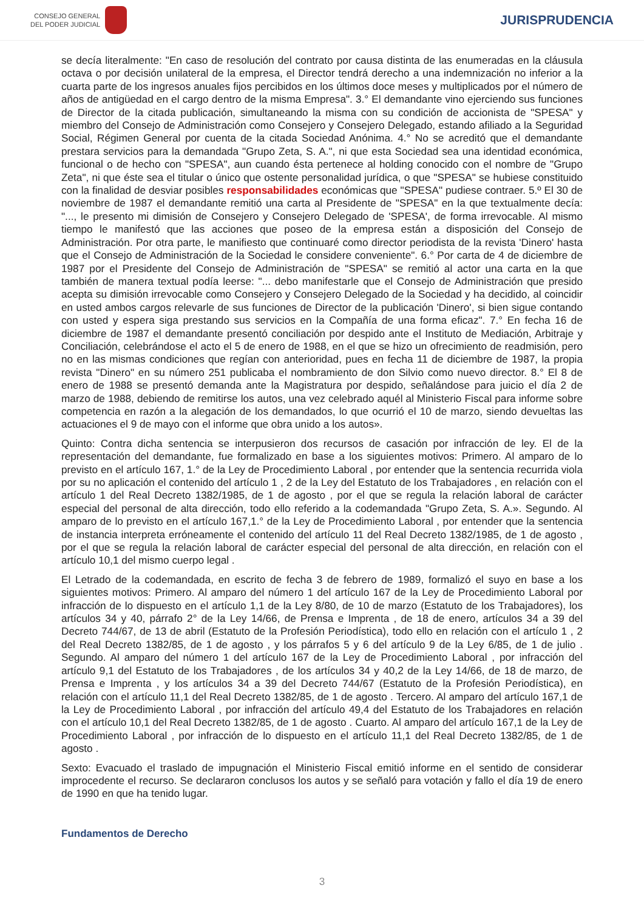CONSEJO GENERAL
DEL PODER JUDICIAL
JURISPRUDENCIA
se decía literalmente: "En caso de resolución del contrato por causa distinta de las enumeradas en la cláusula octava o por decisión unilateral de la empresa, el Director tendrá derecho a una indemnización no inferior a la cuarta parte de los ingresos anuales fijos percibidos en los últimos doce meses y multiplicados por el número de años de antigüedad en el cargo dentro de la misma Empresa". 3.° El demandante vino ejerciendo sus funciones de Director de la citada publicación, simultaneando la misma con su condición de accionista de "SPESA" y miembro del Consejo de Administración como Consejero y Consejero Delegado, estando afiliado a la Seguridad Social, Régimen General por cuenta de la citada Sociedad Anónima. 4.° No se acreditó que el demandante prestara servicios para la demandada "Grupo Zeta, S. A.", ni que esta Sociedad sea una identidad económica, funcional o de hecho con "SPESA", aun cuando ésta pertenece al holding conocido con el nombre de "Grupo Zeta", ni que éste sea el titular o único que ostente personalidad jurídica, o que "SPESA" se hubiese constituido con la finalidad de desviar posibles responsabilidades económicas que "SPESA" pudiese contraer. 5.º El 30 de noviembre de 1987 el demandante remitió una carta al Presidente de "SPESA" en la que textualmente decía: "..., le presento mi dimisión de Consejero y Consejero Delegado de 'SPESA', de forma irrevocable. Al mismo tiempo le manifestó que las acciones que poseo de la empresa están a disposición del Consejo de Administración. Por otra parte, le manifiesto que continuaré como director periodista de la revista 'Dinero' hasta que el Consejo de Administración de la Sociedad le considere conveniente". 6.° Por carta de 4 de diciembre de 1987 por el Presidente del Consejo de Administración de "SPESA" se remitió al actor una carta en la que también de manera textual podía leerse: "... debo manifestarle que el Consejo de Administración que presido acepta su dimisión irrevocable como Consejero y Consejero Delegado de la Sociedad y ha decidido, al coincidir en usted ambos cargos relevarle de sus funciones de Director de la publicación 'Dinero', si bien sigue contando con usted y espera siga prestando sus servicios en la Compañía de una forma eficaz". 7.° En fecha 16 de diciembre de 1987 el demandante presentó conciliación por despido ante el Instituto de Mediación, Arbitraje y Conciliación, celebrándose el acto el 5 de enero de 1988, en el que se hizo un ofrecimiento de readmisión, pero no en las mismas condiciones que regían con anterioridad, pues en fecha 11 de diciembre de 1987, la propia revista "Dinero" en su número 251 publicaba el nombramiento de don Silvio como nuevo director. 8.° El 8 de enero de 1988 se presentó demanda ante la Magistratura por despido, señalándose para juicio el día 2 de marzo de 1988, debiendo de remitirse los autos, una vez celebrado aquél al Ministerio Fiscal para informe sobre competencia en razón a la alegación de los demandados, lo que ocurrió el 10 de marzo, siendo devueltas las actuaciones el 9 de mayo con el informe que obra unido a los autos».
Quinto: Contra dicha sentencia se interpusieron dos recursos de casación por infracción de ley. El de la representación del demandante, fue formalizado en base a los siguientes motivos: Primero. Al amparo de lo previsto en el artículo 167, 1.° de la Ley de Procedimiento Laboral , por entender que la sentencia recurrida viola por su no aplicación el contenido del artículo 1 , 2 de la Ley del Estatuto de los Trabajadores , en relación con el artículo 1 del Real Decreto 1382/1985, de 1 de agosto , por el que se regula la relación laboral de carácter especial del personal de alta dirección, todo ello referido a la codemandada "Grupo Zeta, S. A.». Segundo. Al amparo de lo previsto en el artículo 167,1.° de la Ley de Procedimiento Laboral , por entender que la sentencia de instancia interpreta erróneamente el contenido del artículo 11 del Real Decreto 1382/1985, de 1 de agosto , por el que se regula la relación laboral de carácter especial del personal de alta dirección, en relación con el artículo 10,1 del mismo cuerpo legal .
El Letrado de la codemandada, en escrito de fecha 3 de febrero de 1989, formalizó el suyo en base a los siguientes motivos: Primero. Al amparo del número 1 del artículo 167 de la Ley de Procedimiento Laboral por infracción de lo dispuesto en el artículo 1,1 de la Ley 8/80, de 10 de marzo (Estatuto de los Trabajadores), los artículos 34 y 40, párrafo 2° de la Ley 14/66, de Prensa e Imprenta , de 18 de enero, artículos 34 a 39 del Decreto 744/67, de 13 de abril (Estatuto de la Profesión Periodística), todo ello en relación con el artículo 1 , 2 del Real Decreto 1382/85, de 1 de agosto , y los párrafos 5 y 6 del artículo 9 de la Ley 6/85, de 1 de julio . Segundo. Al amparo del número 1 del artículo 167 de la Ley de Procedimiento Laboral , por infracción del artículo 9,1 del Estatuto de los Trabajadores , de los artículos 34 y 40,2 de la Ley 14/66, de 18 de marzo, de Prensa e Imprenta , y los artículos 34 a 39 del Decreto 744/67 (Estatuto de la Profesión Periodística), en relación con el artículo 11,1 del Real Decreto 1382/85, de 1 de agosto . Tercero. Al amparo del artículo 167,1 de la Ley de Procedimiento Laboral , por infracción del artículo 49,4 del Estatuto de los Trabajadores en relación con el artículo 10,1 del Real Decreto 1382/85, de 1 de agosto . Cuarto. Al amparo del artículo 167,1 de la Ley de Procedimiento Laboral , por infracción de lo dispuesto en el artículo 11,1 del Real Decreto 1382/85, de 1 de agosto .
Sexto: Evacuado el traslado de impugnación el Ministerio Fiscal emitió informe en el sentido de considerar improcedente el recurso. Se declararon conclusos los autos y se señaló para votación y fallo el día 19 de enero de 1990 en que ha tenido lugar.
Fundamentos de Derecho
3